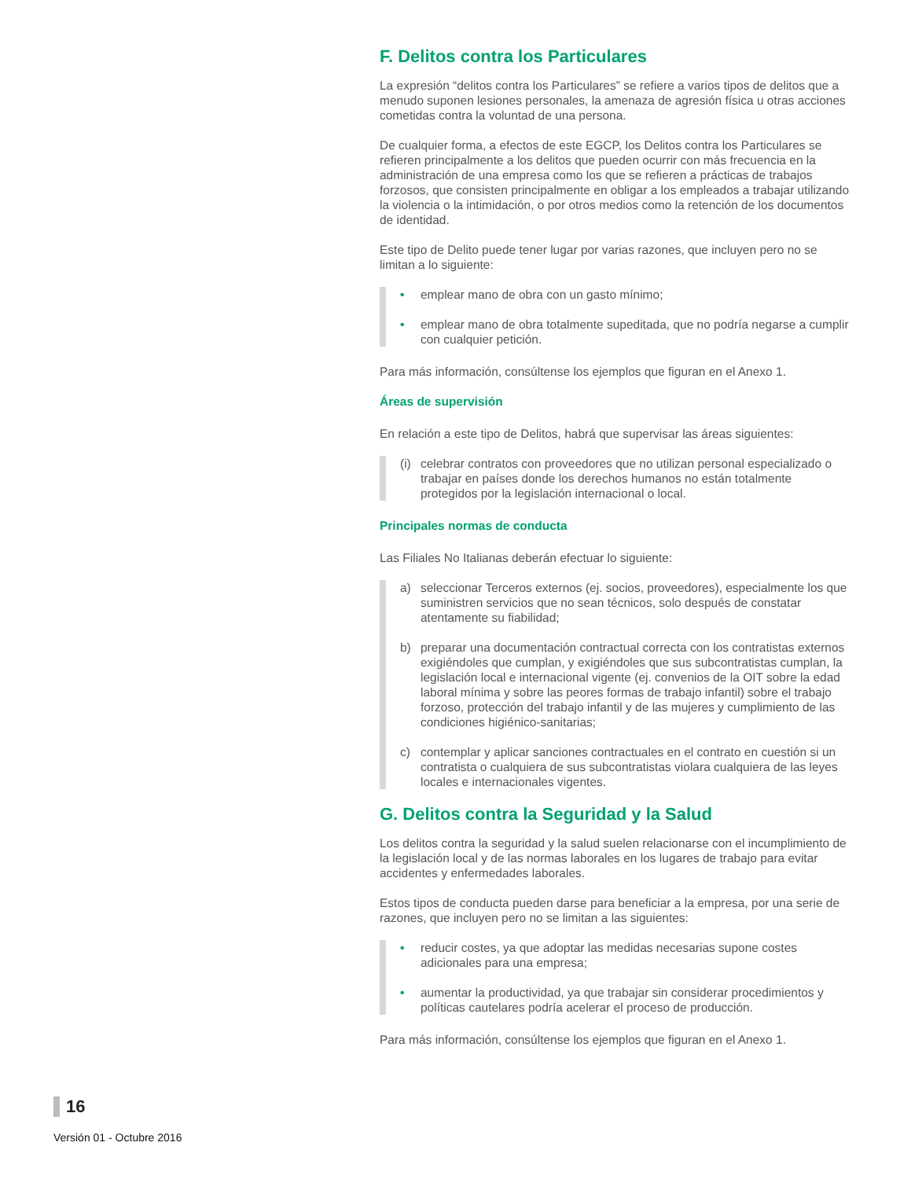F. Delitos contra los Particulares
La expresión “delitos contra los Particulares” se refiere a varios tipos de delitos que a menudo suponen lesiones personales, la amenaza de agresión física u otras acciones cometidas contra la voluntad de una persona.
De cualquier forma, a efectos de este EGCP, los Delitos contra los Particulares se refieren principalmente a los delitos que pueden ocurrir con más frecuencia en la administración de una empresa como los que se refieren a prácticas de trabajos forzosos, que consisten principalmente en obligar a los empleados a trabajar utilizando la violencia o la intimidación, o por otros medios como la retención de los documentos de identidad.
Este tipo de Delito puede tener lugar por varias razones, que incluyen pero no se limitan a lo siguiente:
• emplear mano de obra con un gasto mínimo;
• emplear mano de obra totalmente supeditada, que no podría negarse a cumplir con cualquier petición.
Para más información, consúltense los ejemplos que figuran en el Anexo 1.
Áreas de supervisión
En relación a este tipo de Delitos, habrá que supervisar las áreas siguientes:
(i) celebrar contratos con proveedores que no utilizan personal especializado o trabajar en países donde los derechos humanos no están totalmente protegidos por la legislación internacional o local.
Principales normas de conducta
Las Filiales No Italianas deberán efectuar lo siguiente:
a) seleccionar Terceros externos (ej. socios, proveedores), especialmente los que suministren servicios que no sean técnicos, solo después de constatar atentamente su fiabilidad;
b) preparar una documentación contractual correcta con los contratistas externos exigiéndoles que cumplan, y exigiéndoles que sus subcontratistas cumplan, la legislación local e internacional vigente (ej. convenios de la OIT sobre la edad laboral mínima y sobre las peores formas de trabajo infantil) sobre el trabajo forzoso, protección del trabajo infantil y de las mujeres y cumplimiento de las condiciones higiénico-sanitarias;
c) contemplar y aplicar sanciones contractuales en el contrato en cuestión si un contratista o cualquiera de sus subcontratistas violara cualquiera de las leyes locales e internacionales vigentes.
G. Delitos contra la Seguridad y la Salud
Los delitos contra la seguridad y la salud suelen relacionarse con el incumplimiento de la legislación local y de las normas laborales en los lugares de trabajo para evitar accidentes y enfermedades laborales.
Estos tipos de conducta pueden darse para beneficiar a la empresa, por una serie de razones, que incluyen pero no se limitan a las siguientes:
• reducir costes, ya que adoptar las medidas necesarias supone costes adicionales para una empresa;
• aumentar la productividad, ya que trabajar sin considerar procedimientos y políticas cautelares podría acelerar el proceso de producción.
Para más información, consúltense los ejemplos que figuran en el Anexo 1.
16
Versión 01 - Octubre 2016